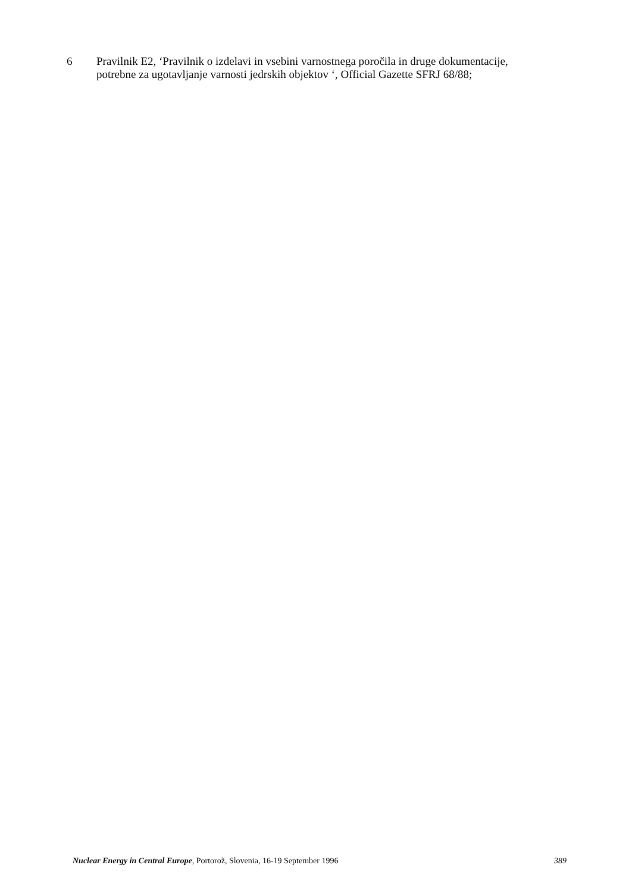6 Pravilnik E2, ‘Pravilnik o izdelavi in vsebini varnostnega poročila in druge dokumentacije,
potrebne za ugotavljanje varnosti jedrskih objektov ‘, Official Gazette SFRJ 68/88;
Nuclear Energy in Central Europe, Portorož, Slovenia, 16-19 September 1996
389